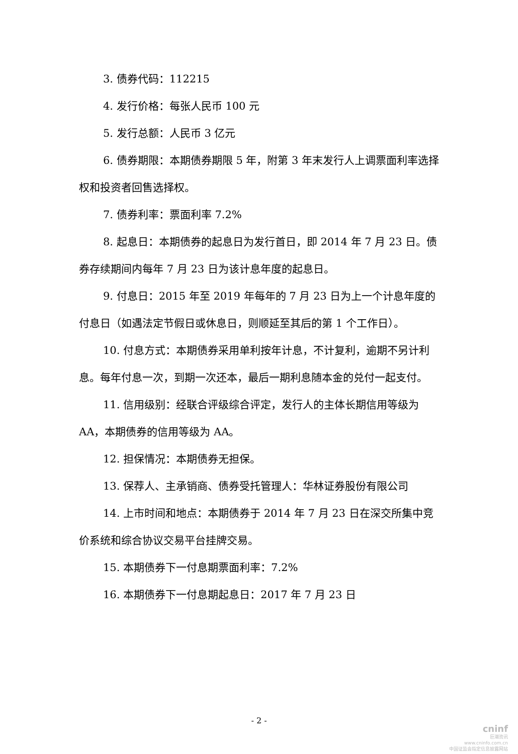3. 债券代码：112215
4. 发行价格：每张人民币 100 元
5. 发行总额：人民币 3 亿元
6. 债券期限：本期债券期限 5 年，附第 3 年末发行人上调票面利率选择权和投资者回售选择权。
7. 债券利率：票面利率 7.2%
8. 起息日：本期债券的起息日为发行首日，即 2014 年 7 月 23 日。债券存续期间内每年 7 月 23 日为该计息年度的起息日。
9. 付息日：2015 年至 2019 年每年的 7 月 23 日为上一个计息年度的付息日（如遇法定节假日或休息日，则顺延至其后的第 1 个工作日）。
10. 付息方式：本期债券采用单利按年计息，不计复利，逾期不另计利息。每年付息一次，到期一次还本，最后一期利息随本金的兑付一起支付。
11. 信用级别：经联合评级综合评定，发行人的主体长期信用等级为 AA，本期债券的信用等级为 AA。
12. 担保情况：本期债券无担保。
13. 保荐人、主承销商、债券受托管理人：华林证券股份有限公司
14. 上市时间和地点：本期债券于 2014 年 7 月 23 日在深交所集中竞价系统和综合协议交易平台挂牌交易。
15. 本期债券下一付息期票面利率：7.2%
16. 本期债券下一付息期起息日：2017 年 7 月 23 日
- 2 -
cninf
巨潮资讯
www.cninfo.com.cn
中国证监会指定信息披露网站